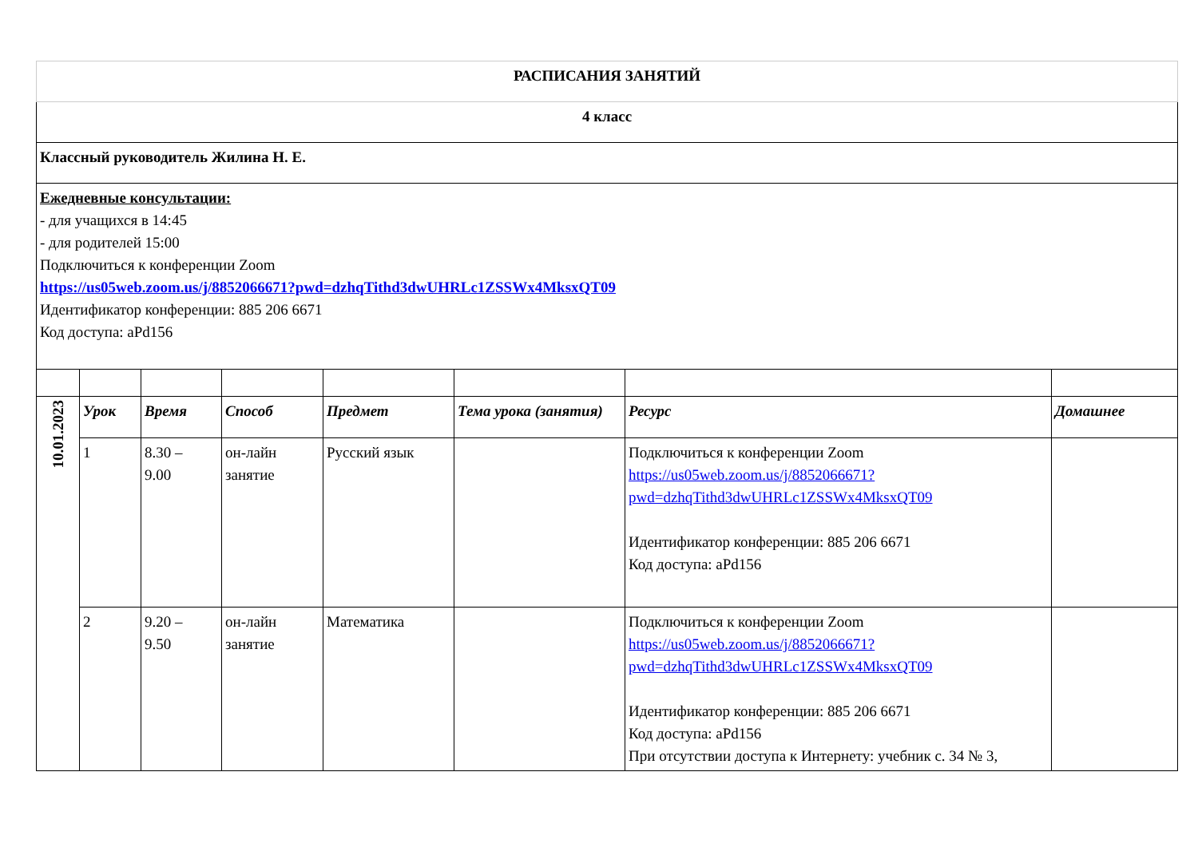| РАСПИСАНИЯ ЗАНЯТИЙ | | | | | | | |
| 4 класс | | | | | | | |
| Классный руководитель Жилина Н. Е. | | | | | | | |
| Ежедневные консультации: - для учащихся в 14:45 - для родителей 15:00 Подключиться к конференции Zoom https://us05web.zoom.us/j/8852066671?pwd=dzhqTithd3dwUHRLc1ZSSWx4MksxQT09 Идентификатор конференции: 885 206 6671 Код доступа: aPd156 | | | | | | | |
| 10.01.2023 | Урок | Время | Способ | Предмет | Тема урока (занятия) | Ресурс | Домашнее |
| | 1 | 8.30 – 9.00 | он-лайн занятие | Русский язык | | Подключиться к конференции Zoom https://us05web.zoom.us/j/8852066671?pwd=dzhqTithd3dwUHRLc1ZSSWx4MksxQT09 Идентификатор конференции: 885 206 6671 Код доступа: aPd156 | |
| | 2 | 9.20 – 9.50 | он-лайн занятие | Математика | | Подключиться к конференции Zoom https://us05web.zoom.us/j/8852066671?pwd=dzhqTithd3dwUHRLc1ZSSWx4MksxQT09 Идентификатор конференции: 885 206 6671 Код доступа: aPd156 При отсутствии доступа к Интернету: учебник с. 34 № 3, | |